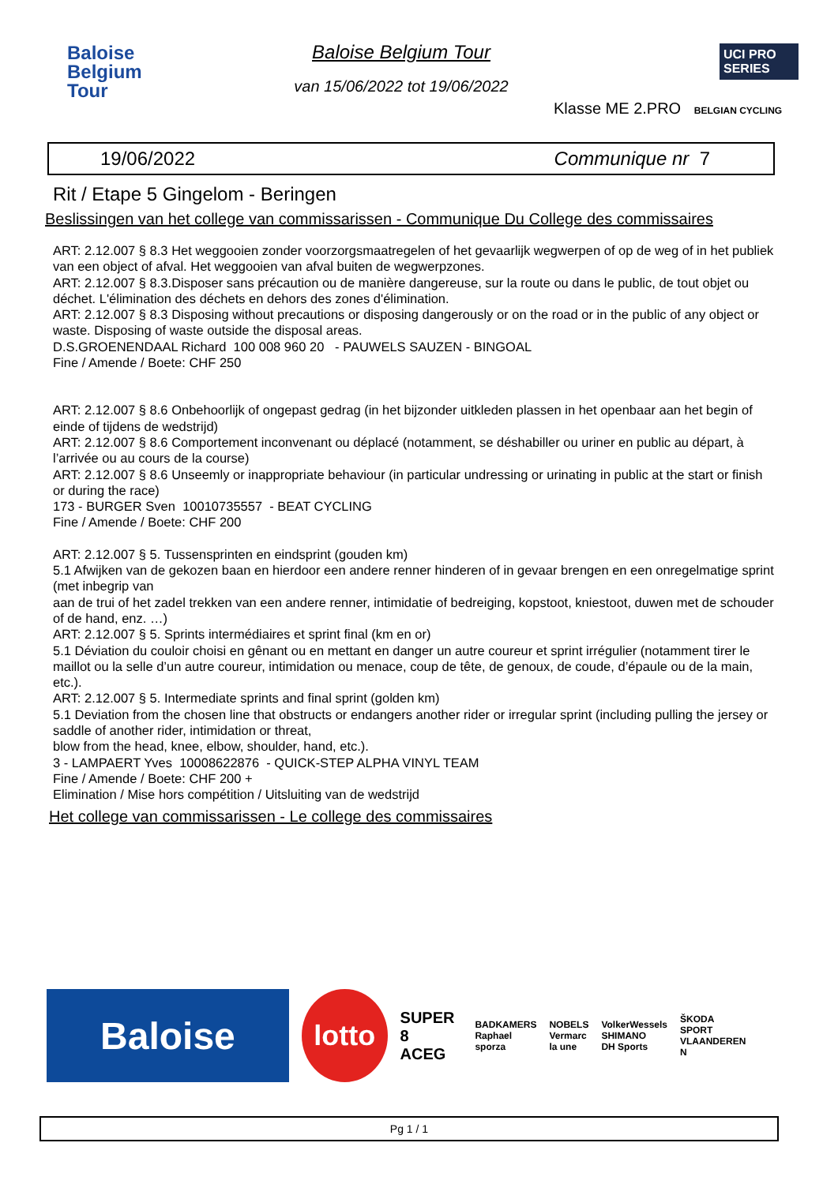Baloise
Belgium
Tour
Baloise Belgium Tour
van 15/06/2022 tot 19/06/2022
UCI PRO SERIES
Klasse ME 2.PRO BELGIAN CYCLING
19/06/2022 Communique nr 7
Rit / Etape 5 Gingelom - Beringen
Beslissingen van het college van commissarissen - Communique Du College des commissaires
ART: 2.12.007 § 8.3 Het weggooien zonder voorzorgsmaatregelen of het gevaarlijk wegwerpen of op de weg of in het publiek van een object of afval. Het weggooien van afval buiten de wegwerpzones.
ART: 2.12.007 § 8.3.Disposer sans précaution ou de manière dangereuse, sur la route ou dans le public, de tout objet ou déchet. L'élimination des déchets en dehors des zones d'élimination.
ART: 2.12.007 § 8.3 Disposing without precautions or disposing dangerously or on the road or in the public of any object or waste. Disposing of waste outside the disposal areas.
D.S.GROENENDAAL Richard 100 008 960 20 - PAUWELS SAUZEN - BINGOAL
Fine / Amende / Boete: CHF 250
ART: 2.12.007 § 8.6 Onbehoorlijk of ongepast gedrag (in het bijzonder uitkleden plassen in het openbaar aan het begin of einde of tijdens de wedstrijd)
ART: 2.12.007 § 8.6 Comportement inconvenant ou déplacé (notamment, se déshabiller ou uriner en public au départ, à l’arrivée ou au cours de la course)
ART: 2.12.007 § 8.6 Unseemly or inappropriate behaviour (in particular undressing or urinating in public at the start or finish or during the race)
173 - BURGER Sven 10010735557 - BEAT CYCLING
Fine / Amende / Boete: CHF 200
ART: 2.12.007 § 5. Tussensprinten en eindsprint (gouden km)
5.1 Afwijken van de gekozen baan en hierdoor een andere renner hinderen of in gevaar brengen en een onregelmatige sprint (met inbegrip van
aan de trui of het zadel trekken van een andere renner, intimidatie of bedreiging, kopstoot, kniestoot, duwen met de schouder of de hand, enz. …)
ART: 2.12.007 § 5. Sprints intermédiaires et sprint final (km en or)
5.1 Déviation du couloir choisi en gênant ou en mettant en danger un autre coureur et sprint irrégulier (notamment tirer le maillot ou la selle d’un autre coureur, intimidation ou menace, coup de tête, de genoux, de coude, d’épaule ou de la main, etc.).
ART: 2.12.007 § 5. Intermediate sprints and final sprint (golden km)
5.1 Deviation from the chosen line that obstructs or endangers another rider or irregular sprint (including pulling the jersey or saddle of another rider, intimidation or threat,
blow from the head, knee, elbow, shoulder, hand, etc.).
3 - LAMPAERT Yves 10008622876 - QUICK-STEP ALPHA VINYL TEAM
Fine / Amende / Boete: CHF 200 +
Elimination / Mise hors compétition / Uitsluiting van de wedstrijd
Het college van commissarissen - Le college des commissaires
Baloise
lotto
SUPER 8
ACEG
BADKAMERS
Raphael
sporza
NOBELS
Vermarc
la une
VolkerWessels
SHIMANO
DH Sports
ŠKODA
SPORT VLAANDEREN
N
Pg 1 / 1